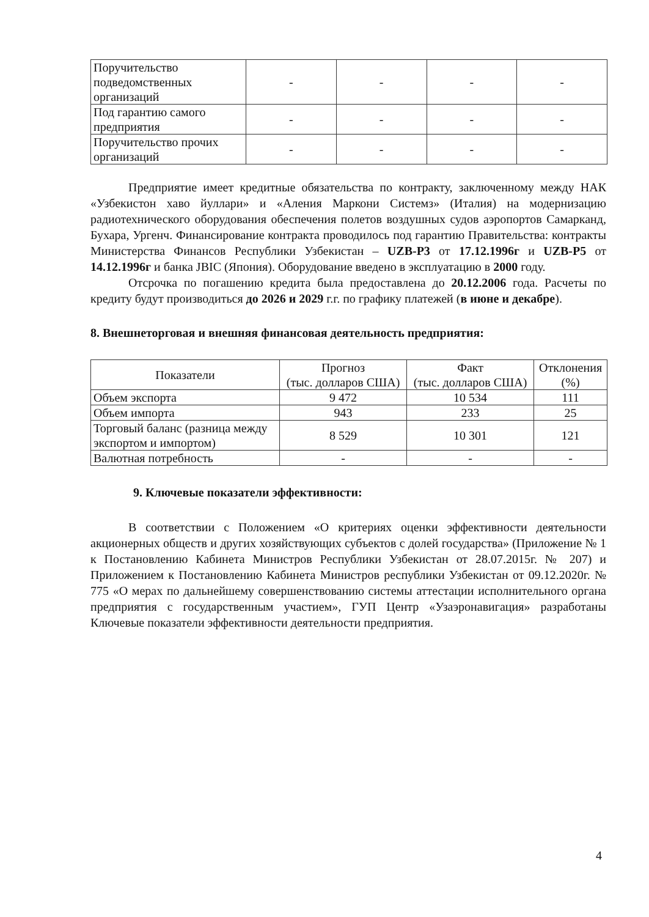| Поручительство подведомственных организаций | - | - | - | - |
| Под гарантию самого предприятия | - | - | - | - |
| Поручительство прочих организаций | - | - | - | - |
Предприятие имеет кредитные обязательства по контракту, заключенному между НАК «Узбекистон хаво йуллари» и «Аления Маркони Системз» (Италия) на модернизацию радиотехнического оборудования обеспечения полетов воздушных судов аэропортов Самарканд, Бухара, Ургенч. Финансирование контракта проводилось под гарантию Правительства: контракты Министерства Финансов Республики Узбекистан – UZB-P3 от 17.12.1996г и UZB-P5 от 14.12.1996г и банка JBIC (Япония). Оборудование введено в эксплуатацию в 2000 году.
Отсрочка по погашению кредита была предоставлена до 20.12.2006 года. Расчеты по кредиту будут производиться до 2026 и 2029 г.г. по графику платежей (в июне и декабре).
8. Внешнеторговая и внешняя финансовая деятельность предприятия:
| Показатели | Прогноз (тыс. долларов США) | Факт (тыс. долларов США) | Отклонения (%) |
| --- | --- | --- | --- |
| Объем экспорта | 9 472 | 10 534 | 111 |
| Объем импорта | 943 | 233 | 25 |
| Торговый баланс (разница между экспортом и импортом) | 8 529 | 10 301 | 121 |
| Валютная потребность | - | - | - |
9. Ключевые показатели эффективности:
В соответствии с Положением «О критериях оценки эффективности деятельности акционерных обществ и других хозяйствующих субъектов с долей государства» (Приложение № 1 к Постановлению Кабинета Министров Республики Узбекистан от 28.07.2015г. № 207) и Приложением к Постановлению Кабинета Министров республики Узбекистан от 09.12.2020г. № 775 «О мерах по дальнейшему совершенствованию системы аттестации исполнительного органа предприятия с государственным участием», ГУП Центр «Узаэронавигация» разработаны Ключевые показатели эффективности деятельности предприятия.
4